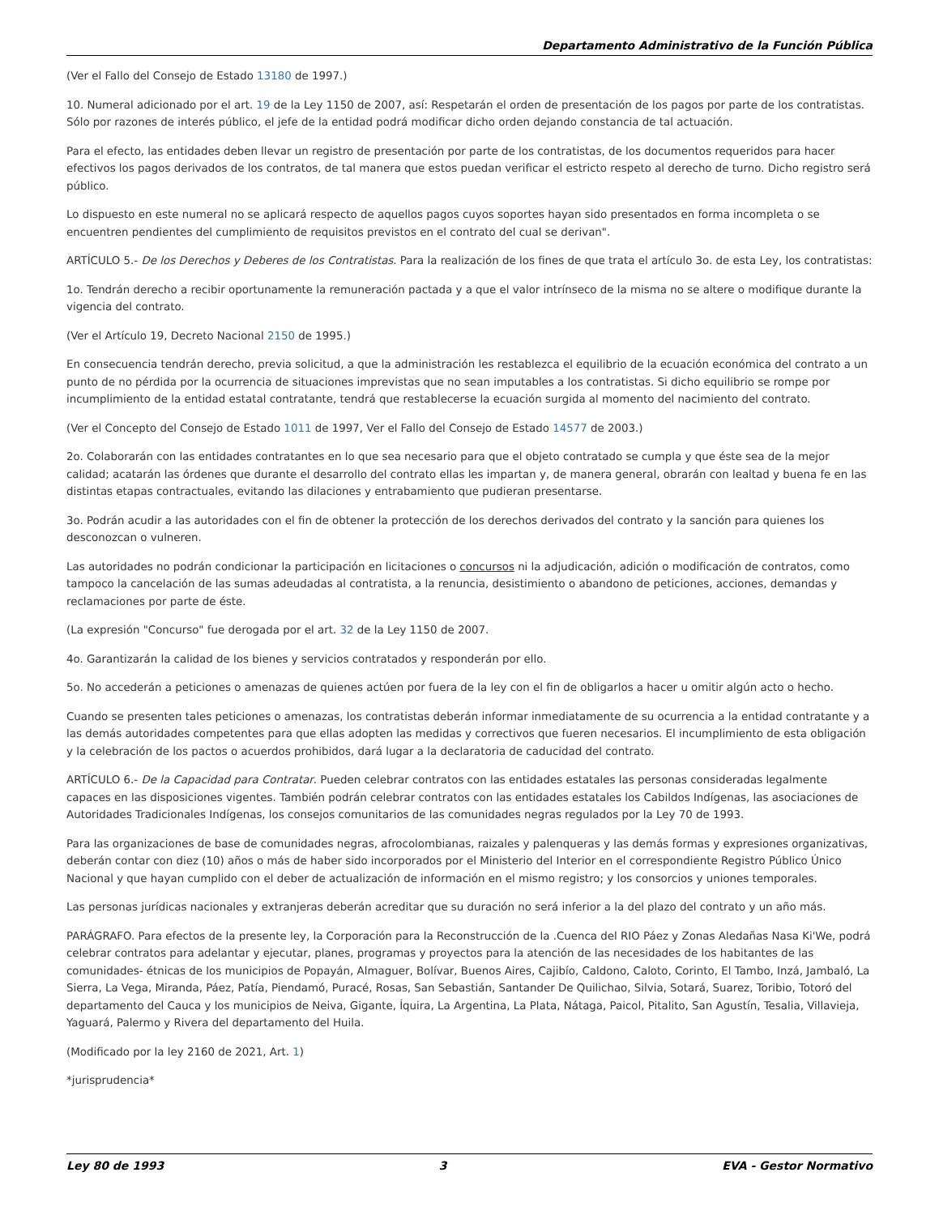Departamento Administrativo de la Función Pública
(Ver el Fallo del Consejo de Estado 13180 de 1997.)
10. Numeral adicionado por el art. 19 de la Ley 1150 de 2007, así: Respetarán el orden de presentación de los pagos por parte de los contratistas. Sólo por razones de interés público, el jefe de la entidad podrá modificar dicho orden dejando constancia de tal actuación.
Para el efecto, las entidades deben llevar un registro de presentación por parte de los contratistas, de los documentos requeridos para hacer efectivos los pagos derivados de los contratos, de tal manera que estos puedan verificar el estricto respeto al derecho de turno. Dicho registro será público.
Lo dispuesto en este numeral no se aplicará respecto de aquellos pagos cuyos soportes hayan sido presentados en forma incompleta o se encuentren pendientes del cumplimiento de requisitos previstos en el contrato del cual se derivan".
ARTÍCULO 5.- De los Derechos y Deberes de los Contratistas. Para la realización de los fines de que trata el artículo 3o. de esta Ley, los contratistas:
1o. Tendrán derecho a recibir oportunamente la remuneración pactada y a que el valor intrínseco de la misma no se altere o modifique durante la vigencia del contrato.
(Ver el Artículo 19, Decreto Nacional 2150 de 1995.)
En consecuencia tendrán derecho, previa solicitud, a que la administración les restablezca el equilibrio de la ecuación económica del contrato a un punto de no pérdida por la ocurrencia de situaciones imprevistas que no sean imputables a los contratistas. Si dicho equilibrio se rompe por incumplimiento de la entidad estatal contratante, tendrá que restablecerse la ecuación surgida al momento del nacimiento del contrato.
(Ver el Concepto del Consejo de Estado 1011 de 1997, Ver el Fallo del Consejo de Estado 14577 de 2003.)
2o. Colaborarán con las entidades contratantes en lo que sea necesario para que el objeto contratado se cumpla y que éste sea de la mejor calidad; acatarán las órdenes que durante el desarrollo del contrato ellas les impartan y, de manera general, obrarán con lealtad y buena fe en las distintas etapas contractuales, evitando las dilaciones y entrabamiento que pudieran presentarse.
3o. Podrán acudir a las autoridades con el fin de obtener la protección de los derechos derivados del contrato y la sanción para quienes los desconozcan o vulneren.
Las autoridades no podrán condicionar la participación en licitaciones o concursos ni la adjudicación, adición o modificación de contratos, como tampoco la cancelación de las sumas adeudadas al contratista, a la renuncia, desistimiento o abandono de peticiones, acciones, demandas y reclamaciones por parte de éste.
(La expresión "Concurso" fue derogada por el art. 32 de la Ley 1150 de 2007.
4o. Garantizarán la calidad de los bienes y servicios contratados y responderán por ello.
5o. No accederán a peticiones o amenazas de quienes actúen por fuera de la ley con el fin de obligarlos a hacer u omitir algún acto o hecho.
Cuando se presenten tales peticiones o amenazas, los contratistas deberán informar inmediatamente de su ocurrencia a la entidad contratante y a las demás autoridades competentes para que ellas adopten las medidas y correctivos que fueren necesarios. El incumplimiento de esta obligación y la celebración de los pactos o acuerdos prohibidos, dará lugar a la declaratoria de caducidad del contrato.
ARTÍCULO 6.- De la Capacidad para Contratar. Pueden celebrar contratos con las entidades estatales las personas consideradas legalmente capaces en las disposiciones vigentes. También podrán celebrar contratos con las entidades estatales los Cabildos Indígenas, las asociaciones de Autoridades Tradicionales Indígenas, los consejos comunitarios de las comunidades negras regulados por la Ley 70 de 1993.
Para las organizaciones de base de comunidades negras, afrocolombianas, raizales y palenqueras y las demás formas y expresiones organizativas, deberán contar con diez (10) años o más de haber sido incorporados por el Ministerio del Interior en el correspondiente Registro Público Único Nacional y que hayan cumplido con el deber de actualización de información en el mismo registro; y los consorcios y uniones temporales.
Las personas jurídicas nacionales y extranjeras deberán acreditar que su duración no será inferior a la del plazo del contrato y un año más.
PARÁGRAFO. Para efectos de la presente ley, la Corporación para la Reconstrucción de la .Cuenca del RIO Páez y Zonas Aledañas Nasa Ki'We, podrá celebrar contratos para adelantar y ejecutar, planes, programas y proyectos para la atención de las necesidades de los habitantes de las comunidades- étnicas de los municipios de Popayán, Almaguer, Bolívar, Buenos Aires, Cajibío, Caldono, Caloto, Corinto, El Tambo, Inzá, Jambaló, La Sierra, La Vega, Miranda, Páez, Patía, Piendamó, Puracé, Rosas, San Sebastián, Santander De Quilichao, Silvia, Sotará, Suarez, Toribio, Totoró del departamento del Cauca y los municipios de Neiva, Gigante, Íquira, La Argentina, La Plata, Nátaga, Paicol, Pitalito, San Agustín, Tesalia, Villavieja, Yaguará, Palermo y Rivera del departamento del Huila.
(Modificado por la ley 2160 de 2021, Art. 1)
*jurisprudencia*
Ley 80 de 1993 3 EVA - Gestor Normativo